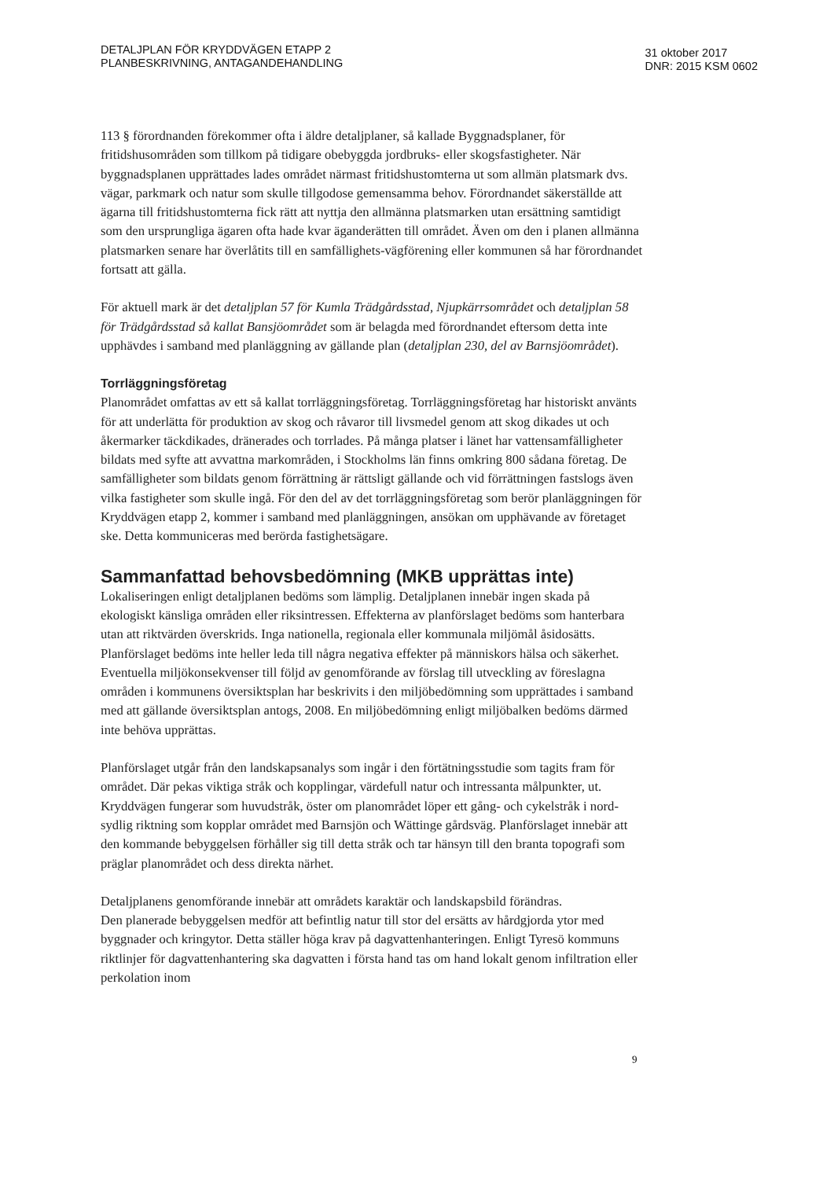DETALJPLAN FÖR KRYDDVÄGEN ETAPP 2
PLANBESKRIVNING, ANTAGANDEHANDLING
31 oktober 2017
DNR: 2015 KSM 0602
113 § förordnanden förekommer ofta i äldre detaljplaner, så kallade Byggnadsplaner, för fritidshusområden som tillkom på tidigare obebyggda jordbruks- eller skogsfastigheter. När byggnadsplanen upprättades lades området närmast fritidshustomterna ut som allmän platsmark dvs. vägar, parkmark och natur som skulle tillgodose gemensamma behov. Förordnandet säkerställde att ägarna till fritidshustomterna fick rätt att nyttja den allmänna platsmarken utan ersättning samtidigt som den ursprungliga ägaren ofta hade kvar äganderätten till området. Även om den i planen allmänna platsmarken senare har överlåtits till en samfällighets-vägförening eller kommunen så har förordnandet fortsatt att gälla.
För aktuell mark är det detaljplan 57 för Kumla Trädgårdsstad, Njupkärrsområdet och detaljplan 58 för Trädgårdsstad så kallat Bansjöområdet som är belagda med förordnandet eftersom detta inte upphävdes i samband med planläggning av gällande plan (detaljplan 230, del av Barnsjöområdet).
Torrläggningsföretag
Planområdet omfattas av ett så kallat torrläggningsföretag. Torrläggningsföretag har historiskt använts för att underlätta för produktion av skog och råvaror till livsmedel genom att skog dikades ut och åkermarker täckdikades, dränerades och torrlades. På många platser i länet har vattensamfälligheter bildats med syfte att avvattna markområden, i Stockholms län finns omkring 800 sådana företag. De samfälligheter som bildats genom förrättning är rättsligt gällande och vid förrättningen fastslogs även vilka fastigheter som skulle ingå. För den del av det torrläggningsföretag som berör planläggningen för Kryddvägen etapp 2, kommer i samband med planläggningen, ansökan om upphävande av företaget ske. Detta kommuniceras med berörda fastighetsägare.
Sammanfattad behovsbedömning (MKB upprättas inte)
Lokaliseringen enligt detaljplanen bedöms som lämplig. Detaljplanen innebär ingen skada på ekologiskt känsliga områden eller riksintressen. Effekterna av planförslaget bedöms som hanterbara utan att riktvärden överskrids. Inga nationella, regionala eller kommunala miljömål åsidosätts. Planförslaget bedöms inte heller leda till några negativa effekter på människors hälsa och säkerhet. Eventuella miljökonsekvenser till följd av genomförande av förslag till utveckling av föreslagna områden i kommunens översiktsplan har beskrivits i den miljöbedömning som upprättades i samband med att gällande översiktsplan antogs, 2008. En miljöbedömning enligt miljöbalken bedöms därmed inte behöva upprättas.
Planförslaget utgår från den landskapsanalys som ingår i den förtätningsstudie som tagits fram för området. Där pekas viktiga stråk och kopplingar, värdefull natur och intressanta målpunkter, ut. Kryddvägen fungerar som huvudstråk, öster om planområdet löper ett gång- och cykelstråk i nord-sydlig riktning som kopplar området med Barnsjön och Wättinge gårdsväg. Planförslaget innebär att den kommande bebyggelsen förhåller sig till detta stråk och tar hänsyn till den branta topografi som präglar planområdet och dess direkta närhet.
Detaljplanens genomförande innebär att områdets karaktär och landskapsbild förändras.
Den planerade bebyggelsen medför att befintlig natur till stor del ersätts av hårdgjorda ytor med byggnader och kringytor. Detta ställer höga krav på dagvattenhanteringen. Enligt Tyresö kommuns riktlinjer för dagvattenhantering ska dagvatten i första hand tas om hand lokalt genom infiltration eller perkolation inom
9